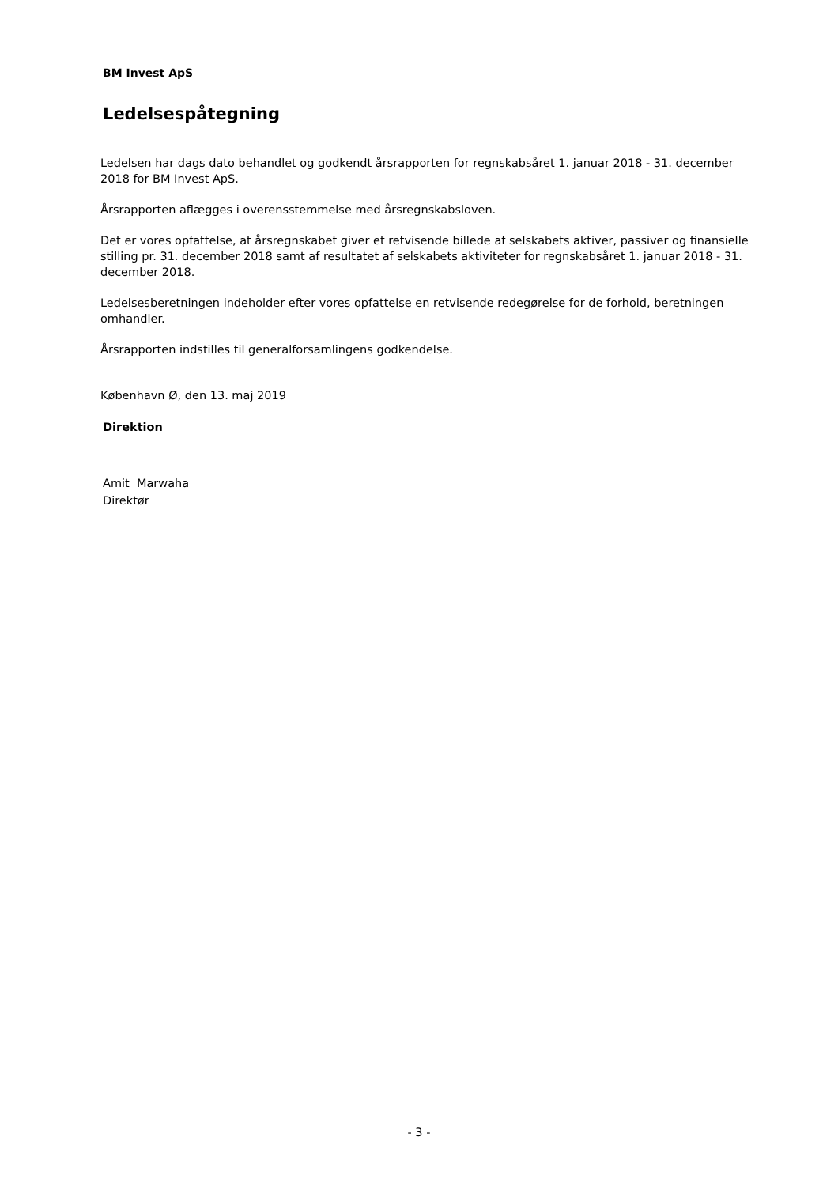BM Invest ApS
Ledelsespåtegning
Ledelsen har dags dato behandlet og godkendt årsrapporten for regnskabsåret 1. januar 2018 - 31. december 2018 for BM Invest ApS.
Årsrapporten aflægges i overensstemmelse med årsregnskabsloven.
Det er vores opfattelse, at årsregnskabet giver et retvisende billede af selskabets aktiver, passiver og finansielle stilling pr. 31. december 2018 samt af resultatet af selskabets aktiviteter for regnskabsåret 1. januar 2018 - 31. december 2018.
Ledelsesberetningen indeholder efter vores opfattelse en retvisende redegørelse for de forhold, beretningen omhandler.
Årsrapporten indstilles til generalforsamlingens godkendelse.
København Ø, den 13. maj 2019
Direktion
Amit Marwaha
Direktør
- 3 -